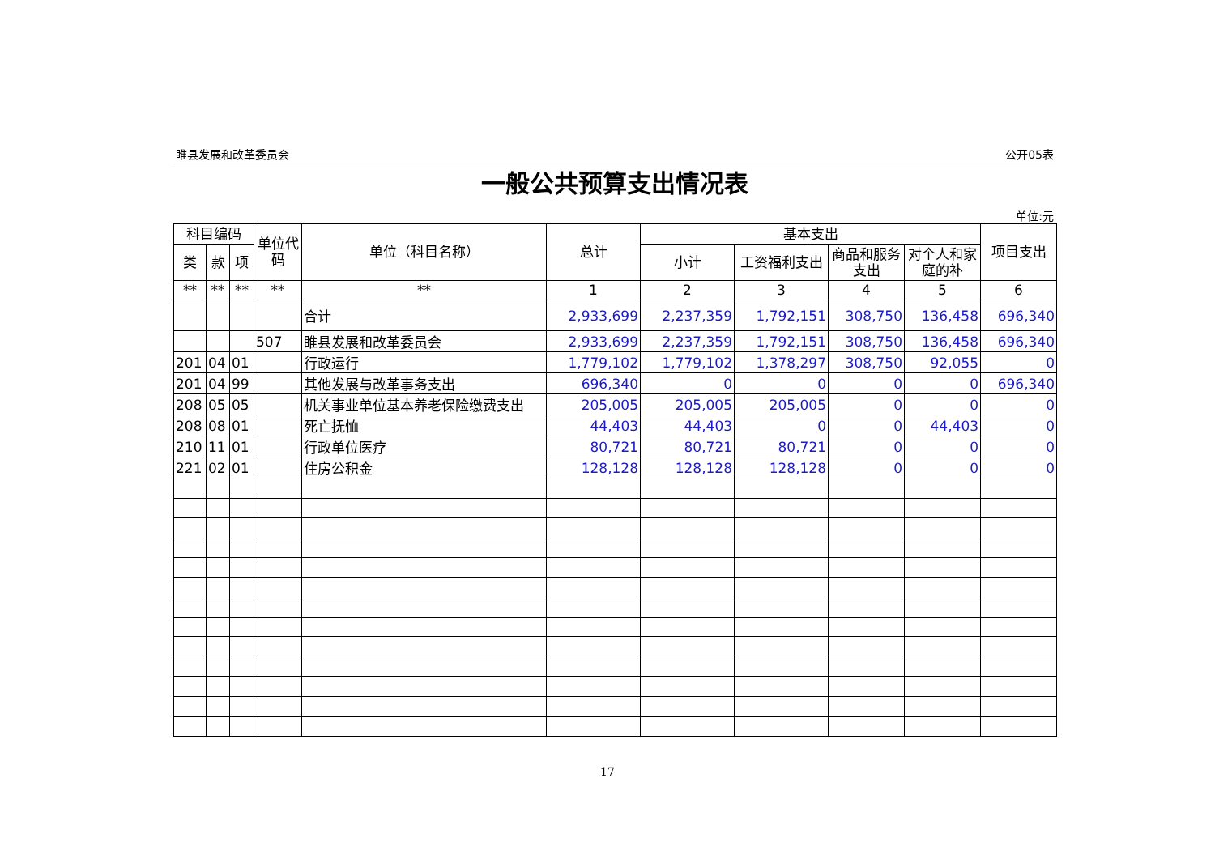睢县发展和改革委员会 公开05表
一般公共预算支出情况表
单位:元
| 科目编码 | | | 单位代码 | 单位（科目名称） | 总计 | 基本支出 | | | | 项目支出 |
| --- | --- | --- | --- | --- | --- | --- | --- | --- | --- | --- |
| 类 | 款 | 项 | | | | 小计 | 工资福利支出 | 商品和服务支出 | 对个人和家庭的补 | |
| ** | ** | ** | ** | ** | 1 | 2 | 3 | 4 | 5 | 6 |
| | | | | 合计 | 2,933,699 | 2,237,359 | 1,792,151 | 308,750 | 136,458 | 696,340 |
| | | | 507 | 睢县发展和改革委员会 | 2,933,699 | 2,237,359 | 1,792,151 | 308,750 | 136,458 | 696,340 |
| 201 | 04 | 01 | | 行政运行 | 1,779,102 | 1,779,102 | 1,378,297 | 308,750 | 92,055 | 0 |
| 201 | 04 | 99 | | 其他发展与改革事务支出 | 696,340 | 0 | 0 | 0 | 0 | 696,340 |
| 208 | 05 | 05 | | 机关事业单位基本养老保险缴费支出 | 205,005 | 205,005 | 205,005 | 0 | 0 | 0 |
| 208 | 08 | 01 | | 死亡抚恤 | 44,403 | 44,403 | 0 | 0 | 44,403 | 0 |
| 210 | 11 | 01 | | 行政单位医疗 | 80,721 | 80,721 | 80,721 | 0 | 0 | 0 |
| 221 | 02 | 01 | | 住房公积金 | 128,128 | 128,128 | 128,128 | 0 | 0 | 0 |
17